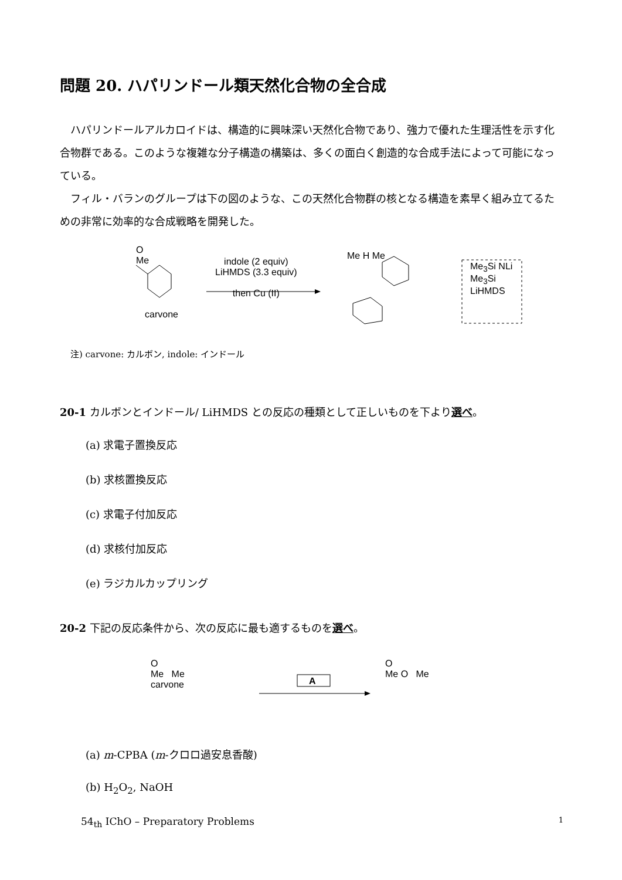問題 20. ハパリンドール類天然化合物の全合成
ハパリンドールアルカロイドは、構造的に興味深い天然化合物であり、強力で優れた生理活性を示す化合物群である。このような複雑な分子構造の構築は、多くの面白く創造的な合成手法によって可能になっている。
フィル・バランのグループは下の図のような、この天然化合物群の核となる構造を素早く組み立てるための非常に効率的な合成戦略を開発した。
O
Me
carvone
indole (2 equiv)
LiHMDS (3.3 equiv)
then Cu (II)
Me H Me
Me<sub>3</sub>Si NLi
Me<sub>3</sub>Si
LiHMDS
注) carvone: カルボン, indole: インドール
20-1 カルボンとインドール/ LiHMDS との反応の種類として正しいものを下より選べ。
(a) 求電子置換反応
(b) 求核置換反応
(c) 求電子付加反応
(d) 求核付加反応
(e) ラジカルカップリング
20-2 下記の反応条件から、次の反応に最も適するものを選べ。
O
Me Me
carvone
A
O
Me O Me
(a) m-CPBA (m-クロロ過安息香酸)
(b) H<sub>2</sub>O<sub>2</sub>, NaOH
54<sub>th</sub> IChO – Preparatory Problems 1